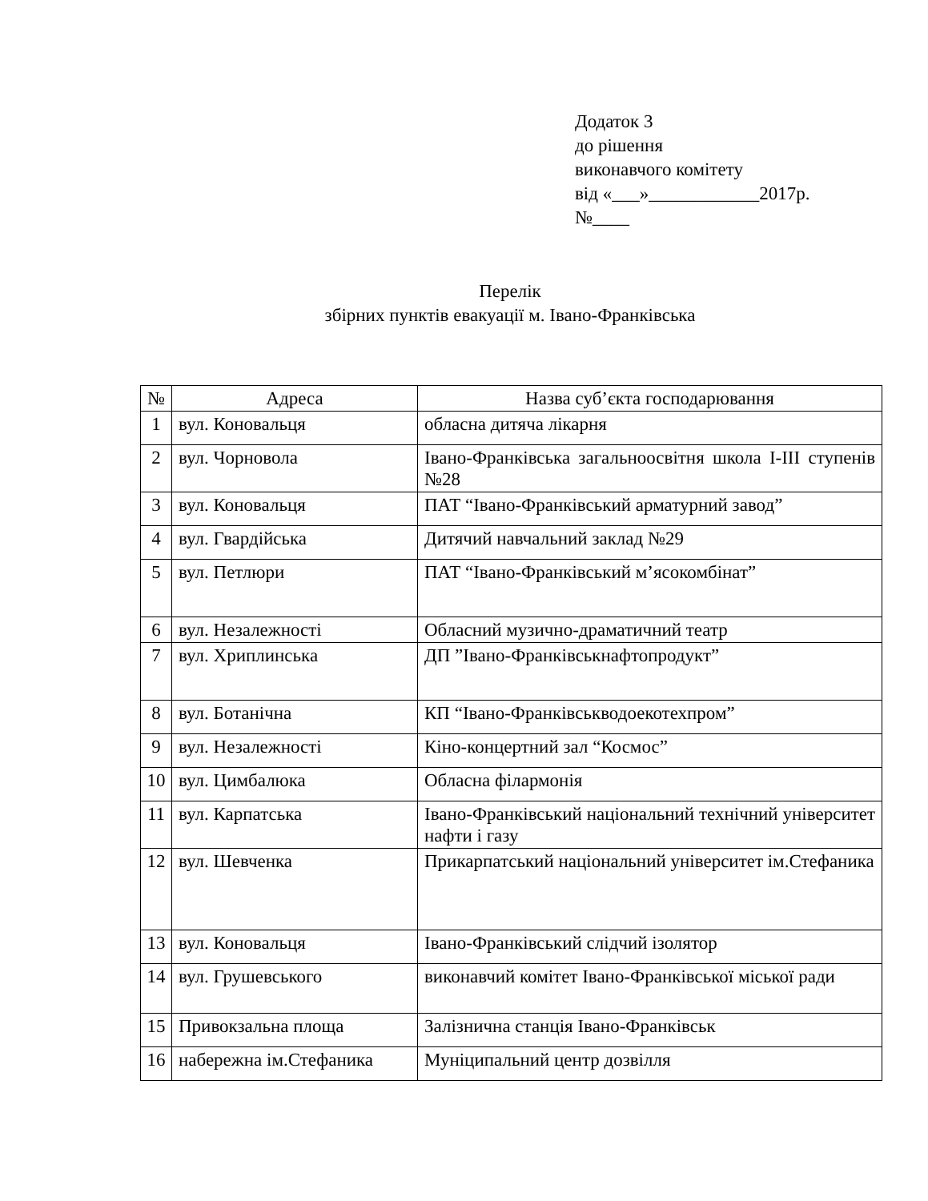Додаток 3
до рішення
виконавчого комітету
від «___»____________2017р.
№____
Перелік
збірних пунктів евакуації м. Івано-Франківська
| № | Адреса | Назва суб’єкта господарювання |
| --- | --- | --- |
| 1 | вул. Коновальця | обласна дитяча лікарня |
| 2 | вул. Чорновола | Івано-Франківська загальноосвітня школа І-ІІІ ступенів №28 |
| 3 | вул. Коновальця | ПАТ “Івано-Франківський арматурний завод” |
| 4 | вул. Гвардійська | Дитячий навчальний заклад №29 |
| 5 | вул. Петлюри | ПАТ “Івано-Франківський м’ясокомбінат” |
| 6 | вул. Незалежності | Обласний музично-драматичний театр |
| 7 | вул. Хриплинська | ДП ”Івано-Франківськнафтопродукт” |
| 8 | вул. Ботанічна | КП “Івано-Франківськводоекотехпром” |
| 9 | вул. Незалежності | Кіно-концертний зал “Космос” |
| 10 | вул. Цимбалюка | Обласна філармонія |
| 11 | вул. Карпатська | Івано-Франківський національний технічний університет нафти і газу |
| 12 | вул. Шевченка | Прикарпатський національний університет ім.Стефаника |
| 13 | вул. Коновальця | Івано-Франківський слідчий ізолятор |
| 14 | вул. Грушевського | виконавчий комітет Івано-Франківської міської ради |
| 15 | Привокзальна площа | Залізнична станція Івано-Франківськ |
| 16 | набережна ім.Стефаника | Муніципальний центр дозвілля |